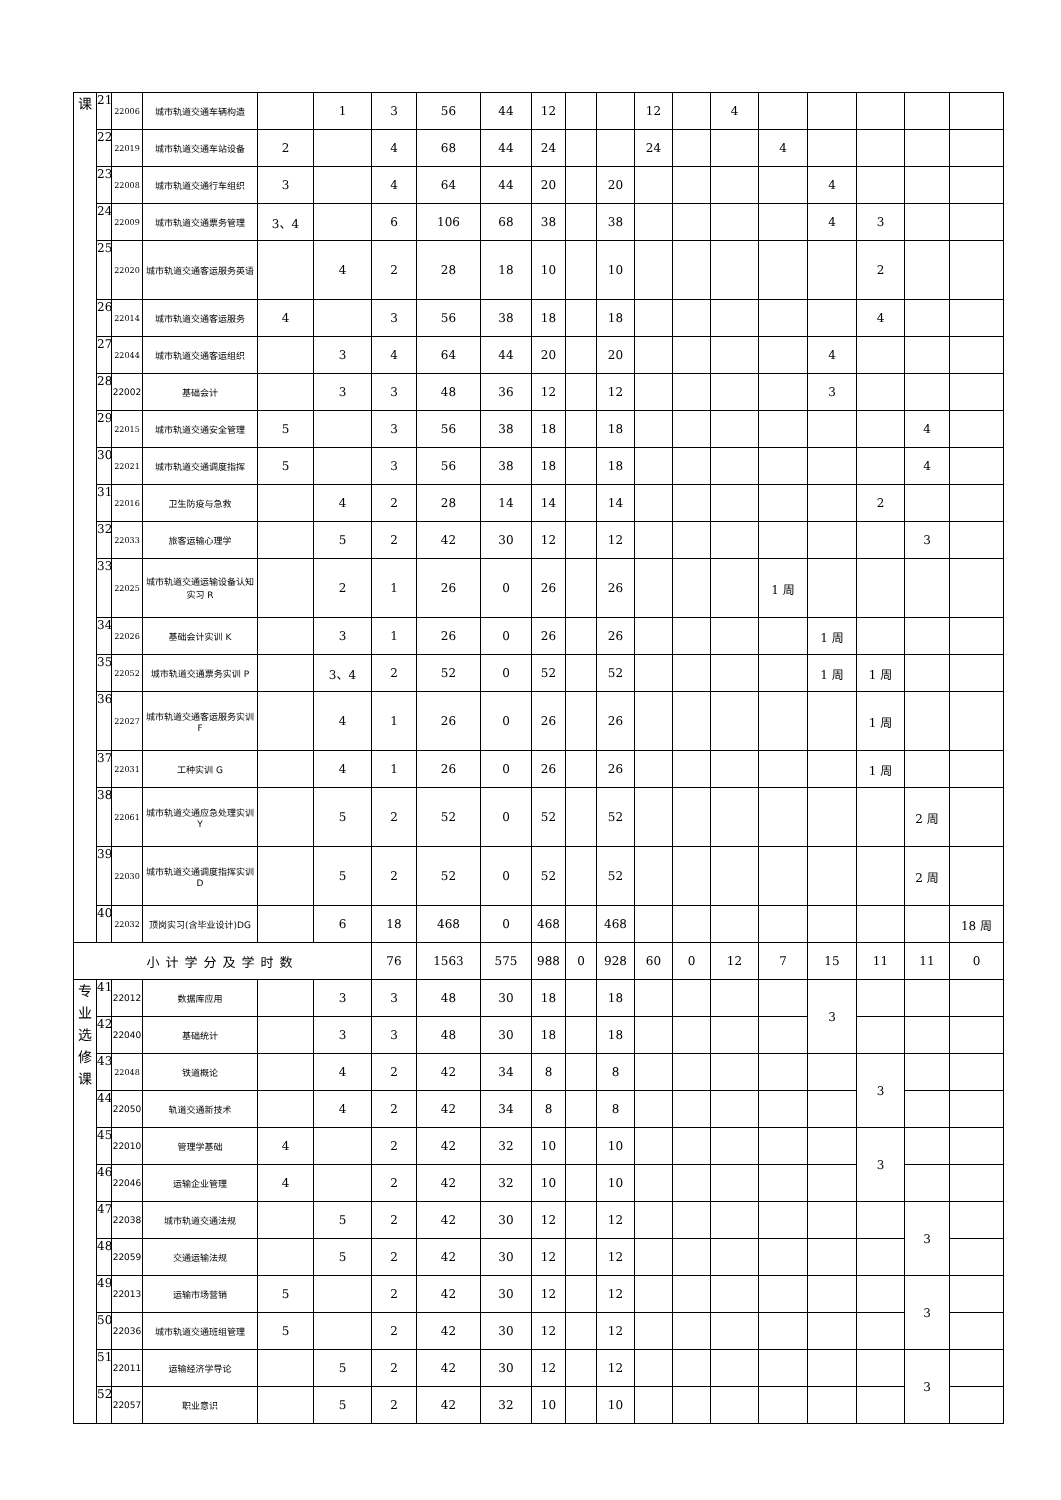| 课 | 21 | 22006 | 城市轨道交通车辆构造 | | 1 | 3 | 56 | 44 | 12 | | | 12 | | 4 | | | | | |
| | 22 | 22019 | 城市轨道交通车站设备 | 2 | | 4 | 68 | 44 | 24 | | | 24 | | | 4 | | | | |
| | 23 | 22008 | 城市轨道交通行车组织 | 3 | | 4 | 64 | 44 | 20 | | 20 | | | | | 4 | | | |
| | 24 | 22009 | 城市轨道交通票务管理 | 3、4 | | 6 | 106 | 68 | 38 | | 38 | | | | | 4 | 3 | | |
| | 25 | 22020 | 城市轨道交通客运服务英语 | | 4 | 2 | 28 | 18 | 10 | | 10 | | | | | | 2 | | |
| | 26 | 22014 | 城市轨道交通客运服务 | 4 | | 3 | 56 | 38 | 18 | | 18 | | | | | | 4 | | |
| | 27 | 22044 | 城市轨道交通客运组织 | | 3 | 4 | 64 | 44 | 20 | | 20 | | | | | 4 | | | |
| | 28 | 22002 | 基础会计 | | 3 | 3 | 48 | 36 | 12 | | 12 | | | | | 3 | | | |
| | 29 | 22015 | 城市轨道交通安全管理 | 5 | | 3 | 56 | 38 | 18 | | 18 | | | | | | | 4 | |
| | 30 | 22021 | 城市轨道交通调度指挥 | 5 | | 3 | 56 | 38 | 18 | | 18 | | | | | | | 4 | |
| | 31 | 22016 | 卫生防疫与急救 | | 4 | 2 | 28 | 14 | 14 | | 14 | | | | | | 2 | | |
| | 32 | 22033 | 旅客运输心理学 | | 5 | 2 | 42 | 30 | 12 | | 12 | | | | | | | 3 | |
| | 33 | 22025 | 城市轨道交通运输设备认知实习 R | | 2 | 1 | 26 | 0 | 26 | | 26 | | | | 1 周 | | | | |
| | 34 | 22026 | 基础会计实训 K | | 3 | 1 | 26 | 0 | 26 | | 26 | | | | | 1 周 | | | |
| | 35 | 22052 | 城市轨道交通票务实训 P | | 3、4 | 2 | 52 | 0 | 52 | | 52 | | | | | 1 周 | 1 周 | | |
| | 36 | 22027 | 城市轨道交通客运服务实训 F | | 4 | 1 | 26 | 0 | 26 | | 26 | | | | | | 1 周 | | |
| | 37 | 22031 | 工种实训 G | | 4 | 1 | 26 | 0 | 26 | | 26 | | | | | | 1 周 | | |
| | 38 | 22061 | 城市轨道交通应急处理实训 Y | | 5 | 2 | 52 | 0 | 52 | | 52 | | | | | | | 2 周 | |
| | 39 | 22030 | 城市轨道交通调度指挥实训 D | | 5 | 2 | 52 | 0 | 52 | | 52 | | | | | | | 2 周 | |
| | 40 | 22032 | 顶岗实习(含毕业设计)DG | | 6 | 18 | 468 | 0 | 468 | | 468 | | | | | | | | 18 周 |
| 小计学分及学时数 | | | | | | 76 | 1563 | 575 | 988 | 0 | 928 | 60 | 0 | 12 | 7 | 15 | 11 | 11 | 0 |
| 专 业 选 修 课 | 41 | 22012 | 数据库应用 | | 3 | 3 | 48 | 30 | 18 | | 18 | | | | | 3 | | | |
| | 42 | 22040 | 基础统计 | | 3 | 3 | 48 | 30 | 18 | | 18 | | | | | | | | |
| | 43 | 22048 | 铁道概论 | | 4 | 2 | 42 | 34 | 8 | | 8 | | | | | | 3 | | |
| | 44 | 22050 | 轨道交通新技术 | | 4 | 2 | 42 | 34 | 8 | | 8 | | | | | | | | |
| | 45 | 22010 | 管理学基础 | 4 | | 2 | 42 | 32 | 10 | | 10 | | | | | | 3 | | |
| | 46 | 22046 | 运输企业管理 | 4 | | 2 | 42 | 32 | 10 | | 10 | | | | | | | | |
| | 47 | 22038 | 城市轨道交通法规 | | 5 | 2 | 42 | 30 | 12 | | 12 | | | | | | | 3 | |
| | 48 | 22059 | 交通运输法规 | | 5 | 2 | 42 | 30 | 12 | | 12 | | | | | | | | |
| | 49 | 22013 | 运输市场营销 | 5 | | 2 | 42 | 30 | 12 | | 12 | | | | | | | 3 | |
| | 50 | 22036 | 城市轨道交通班组管理 | 5 | | 2 | 42 | 30 | 12 | | 12 | | | | | | | | |
| | 51 | 22011 | 运输经济学导论 | | 5 | 2 | 42 | 30 | 12 | | 12 | | | | | | | 3 | |
| | 52 | 22057 | 职业意识 | | 5 | 2 | 42 | 32 | 10 | | 10 | | | | | | | | |